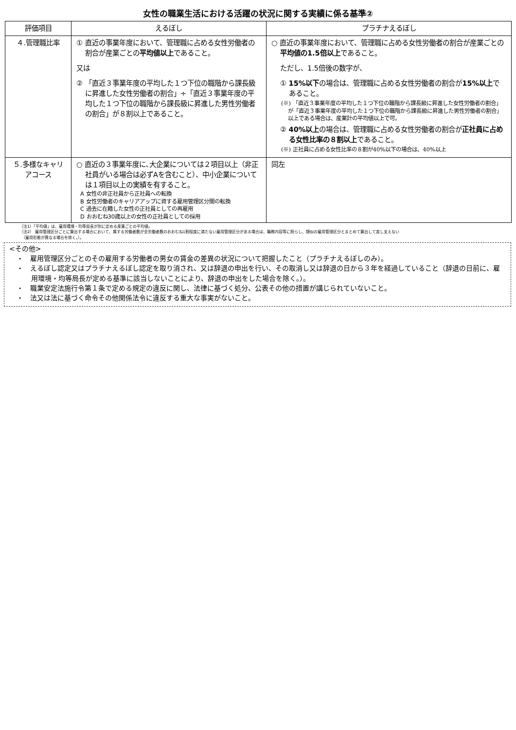女性の職業生活における活躍の状況に関する実績に係る基準②
| 評価項目 | えるぼし | プラチナえるぼし |
| --- | --- | --- |
| ４.管理職比率 | ① 直近の事業年度において、管理職に占める女性労働者の割合が産業ごとの 平均値以上 であること。 又は ② 「直近３事業年度の平均した１つ下位の職階から課長級に昇進した女性労働者の割合」÷「直近３事業年度の平均した１つ下位の職階から課長級に昇進した男性労働者の割合」が８割以上であること。 | ○ 直近の事業年度において、管理職に占める女性労働者の割合が産業ごとの 平均値の1.5倍以上 であること。 ただし、1.5倍後の数字が、 ① 15%以下 の場合は、管理職に占める女性労働者の割合が 15%以上 であること。 (※) 「直近３事業年度の平均した１つ下位の職階から課長級に昇進した女性労働者の割合」が「直近３事業年度の平均した１つ下位の職階から課長級に昇進した男性労働者の割合」以上である場合は、産業計の平均値以上で可。 ② 40%以上 の場合は、管理職に占める女性労働者の割合が 正社員に占める女性比率の８割以上 であること。 (※) 正社員に占める女性比率の８割が40%以下の場合は、40%以上 |
| ５.多様なキャリアコース | ○ 直近の３事業年度に､大企業については２項目以上（非正社員がいる場合は必ずAを含むこと）、中小企業については１項目以上の実績を有すること。 A 女性の非正社員から正社員への転換 B 女性労働者のキャリアアップに資する雇用管理区分間の転換 C 過去に在籍した女性の正社員としての再雇用 D おおむね30歳以上の女性の正社員としての採用 | 同左 |
（注1）「平均値」は、雇用環境・均等局長が別に定める産業ごとの平均値。
（注2） 雇用管理区分ごとに算出する場合において、属する労働者数が全労働者数のおおむね1割程度に満たない雇用管理区分がある場合は、職務内容等に照らし、類似の雇用管理区分とまとめて算出して差し支えない
　（雇用形態が異なる場合を除く。）。
<その他>
・　雇用管理区分ごとのその雇用する労働者の男女の賃金の差異の状況について把握したこと（プラチナえるぼしのみ）。
・　えるぼし認定又はプラチナえるぼし認定を取り消され、又は辞退の申出を行い、その取消し又は辞退の日から３年を経過していること（辞退の日前に、雇用環境・均等局長が定める基準に該当しないことにより、辞退の申出をした場合を除く。）。
・　職業安定法施行令第１条で定める規定の違反に関し、法律に基づく処分、公表その他の措置が講じられていないこと。
・　法又は法に基づく命令その他関係法令に違反する重大な事実がないこと。